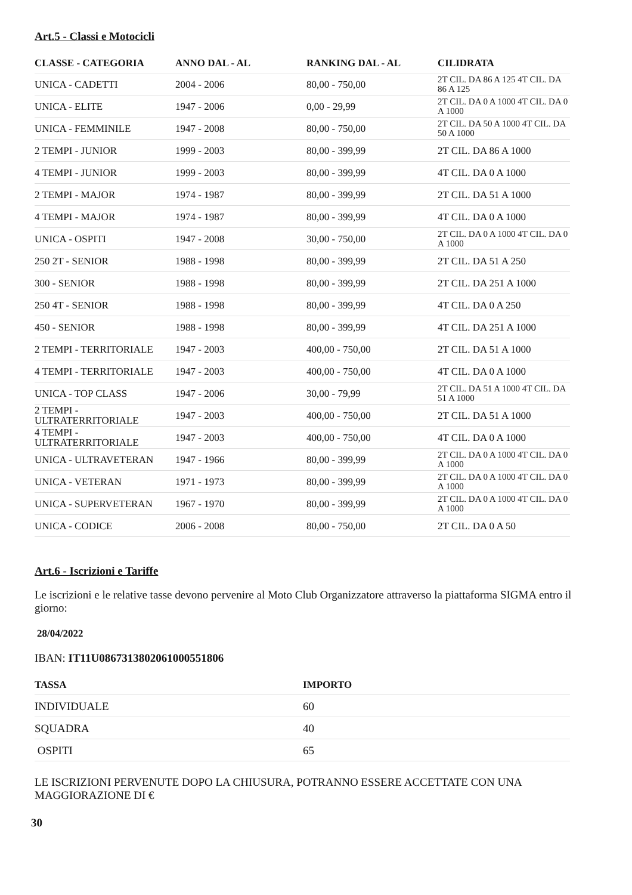Art.5 - Classi e Motocicli
| CLASSE - CATEGORIA | ANNO DAL - AL | RANKING DAL - AL | CILIDRATA |
| --- | --- | --- | --- |
| UNICA - CADETTI | 2004 - 2006 | 80,00 - 750,00 | 2T CIL. DA 86 A 125 4T CIL. DA 86 A 125 |
| UNICA - ELITE | 1947 - 2006 | 0,00 - 29,99 | 2T CIL. DA 0 A 1000 4T CIL. DA 0 A 1000 |
| UNICA - FEMMINILE | 1947 - 2008 | 80,00 - 750,00 | 2T CIL. DA 50 A 1000 4T CIL. DA 50 A 1000 |
| 2 TEMPI - JUNIOR | 1999 - 2003 | 80,00 - 399,99 | 2T CIL. DA 86 A 1000 |
| 4 TEMPI - JUNIOR | 1999 - 2003 | 80,00 - 399,99 | 4T CIL. DA 0 A 1000 |
| 2 TEMPI - MAJOR | 1974 - 1987 | 80,00 - 399,99 | 2T CIL. DA 51 A 1000 |
| 4 TEMPI - MAJOR | 1974 - 1987 | 80,00 - 399,99 | 4T CIL. DA 0 A 1000 |
| UNICA - OSPITI | 1947 - 2008 | 30,00 - 750,00 | 2T CIL. DA 0 A 1000 4T CIL. DA 0 A 1000 |
| 250 2T - SENIOR | 1988 - 1998 | 80,00 - 399,99 | 2T CIL. DA 51 A 250 |
| 300 - SENIOR | 1988 - 1998 | 80,00 - 399,99 | 2T CIL. DA 251 A 1000 |
| 250 4T - SENIOR | 1988 - 1998 | 80,00 - 399,99 | 4T CIL. DA 0 A 250 |
| 450 - SENIOR | 1988 - 1998 | 80,00 - 399,99 | 4T CIL. DA 251 A 1000 |
| 2 TEMPI - TERRITORIALE | 1947 - 2003 | 400,00 - 750,00 | 2T CIL. DA 51 A 1000 |
| 4 TEMPI - TERRITORIALE | 1947 - 2003 | 400,00 - 750,00 | 4T CIL. DA 0 A 1000 |
| UNICA - TOP CLASS | 1947 - 2006 | 30,00 - 79,99 | 2T CIL. DA 51 A 1000 4T CIL. DA 51 A 1000 |
| 2 TEMPI - ULTRATERRITORIALE | 1947 - 2003 | 400,00 - 750,00 | 2T CIL. DA 51 A 1000 |
| 4 TEMPI - ULTRATERRITORIALE | 1947 - 2003 | 400,00 - 750,00 | 4T CIL. DA 0 A 1000 |
| UNICA - ULTRAVETERAN | 1947 - 1966 | 80,00 - 399,99 | 2T CIL. DA 0 A 1000 4T CIL. DA 0 A 1000 |
| UNICA - VETERAN | 1971 - 1973 | 80,00 - 399,99 | 2T CIL. DA 0 A 1000 4T CIL. DA 0 A 1000 |
| UNICA - SUPERVETERAN | 1967 - 1970 | 80,00 - 399,99 | 2T CIL. DA 0 A 1000 4T CIL. DA 0 A 1000 |
| UNICA - CODICE | 2006 - 2008 | 80,00 - 750,00 | 2T CIL. DA 0 A 50 |
Art.6 - Iscrizioni e Tariffe
Le iscrizioni e le relative tasse devono pervenire al Moto Club Organizzatore attraverso la piattaforma SIGMA entro il giorno:
28/04/2022
IBAN: IT11U0867313802061000551806
| TASSA | IMPORTO |
| --- | --- |
| INDIVIDUALE | 60 |
| SQUADRA | 40 |
| OSPITI | 65 |
LE ISCRIZIONI PERVENUTE DOPO LA CHIUSURA, POTRANNO ESSERE ACCETTATE CON UNA MAGGIORAZIONE DI €
30